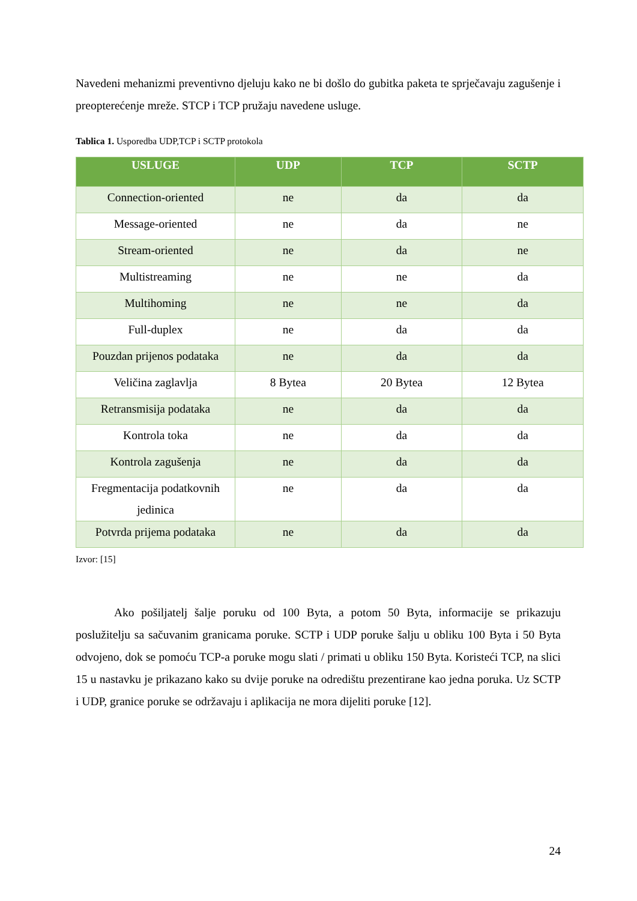Navedeni mehanizmi preventivno djeluju kako ne bi došlo do gubitka paketa te sprječavaju zagušenje i preopterećenje mreže. STCP i TCP pružaju navedene usluge.
Tablica 1. Usporedba UDP,TCP i SCTP protokola
| USLUGE | UDP | TCP | SCTP |
| --- | --- | --- | --- |
| Connection-oriented | ne | da | da |
| Message-oriented | ne | da | ne |
| Stream-oriented | ne | da | ne |
| Multistreaming | ne | ne | da |
| Multihoming | ne | ne | da |
| Full-duplex | ne | da | da |
| Pouzdan prijenos podataka | ne | da | da |
| Veličina zaglavlja | 8 Bytea | 20 Bytea | 12 Bytea |
| Retransmisija podataka | ne | da | da |
| Kontrola toka | ne | da | da |
| Kontrola zagušenja | ne | da | da |
| Fregmentacija podatkovnih jedinica | ne | da | da |
| Potvrda prijema podataka | ne | da | da |
Izvor: [15]
Ako pošiljatelj šalje poruku od 100 Byta, a potom 50 Byta, informacije se prikazuju poslužitelju sa sačuvanim granicama poruke. SCTP i UDP poruke šalju u obliku 100 Byta i 50 Byta odvojeno, dok se pomoću TCP-a poruke mogu slati / primati u obliku 150 Byta. Koristeći TCP, na slici 15 u nastavku je prikazano kako su dvije poruke na odredištu prezentirane kao jedna poruka. Uz SCTP i UDP, granice poruke se održavaju i aplikacija ne mora dijeliti poruke [12].
24